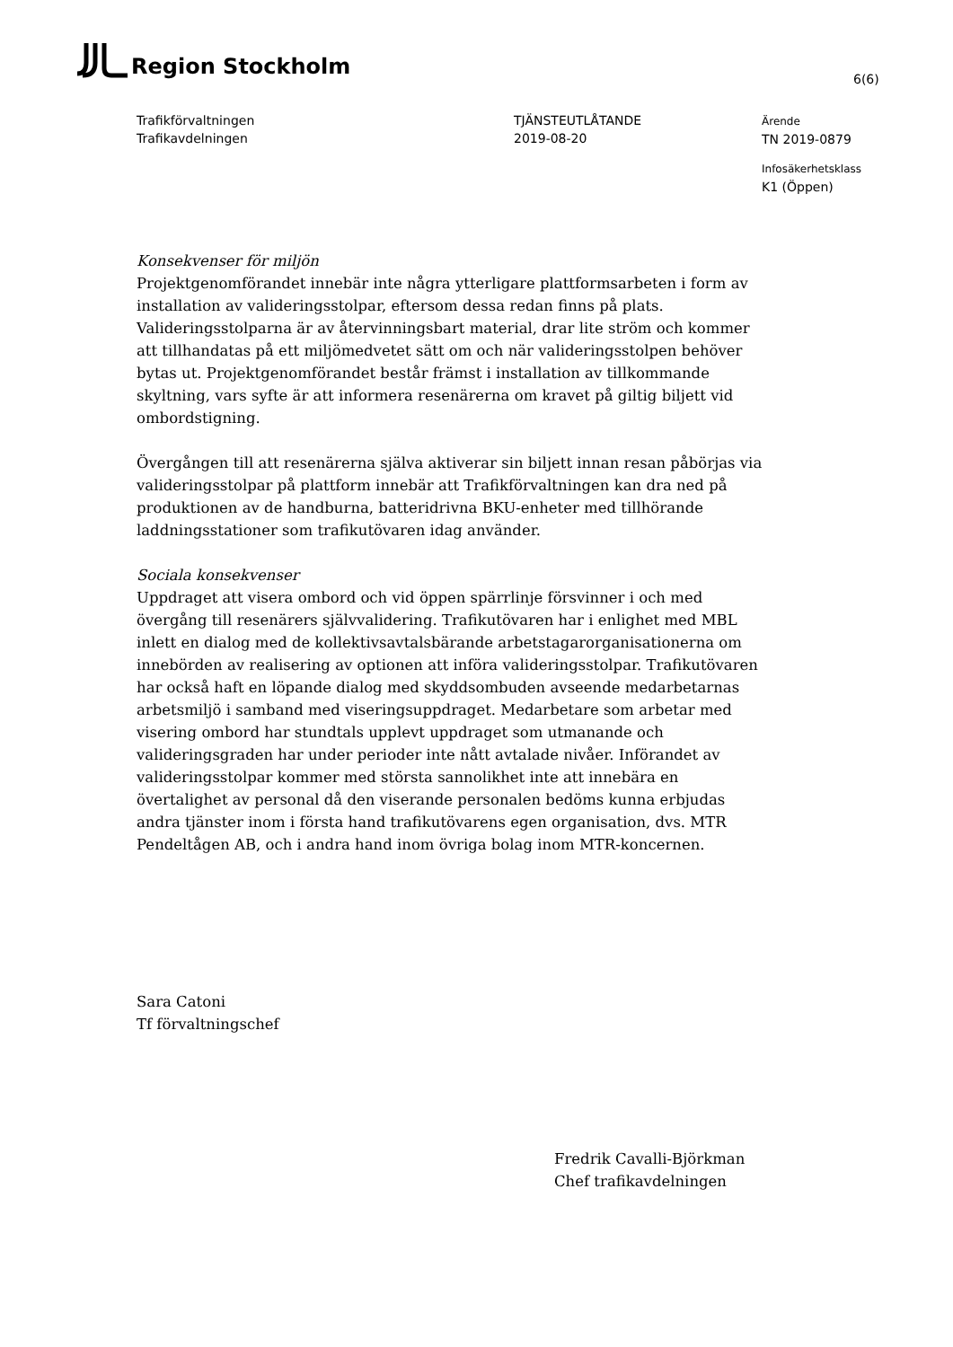Region Stockholm
6(6)
Trafikförvaltningen
Trafikavdelningen
TJÄNSTEUTLÅTANDE
2019-08-20
Ärende
TN 2019-0879
Infosäkerhetsklass
K1 (Öppen)
Konsekvenser för miljön
Projektgenomförandet innebär inte några ytterligare plattformsarbeten i form av installation av valideringsstolpar, eftersom dessa redan finns på plats. Valideringsstolparna är av återvinningsbart material, drar lite ström och kommer att tillhandatas på ett miljömedvetet sätt om och när valideringsstolpen behöver bytas ut. Projektgenomförandet består främst i installation av tillkommande skyltning, vars syfte är att informera resenärerna om kravet på giltig biljett vid ombordstigning.
Övergången till att resenärerna själva aktiverar sin biljett innan resan påbörjas via valideringsstolpar på plattform innebär att Trafikförvaltningen kan dra ned på produktionen av de handburna, batteridrivna BKU-enheter med tillhörande laddningsstationer som trafikutövaren idag använder.
Sociala konsekvenser
Uppdraget att visera ombord och vid öppen spärrlinje försvinner i och med övergång till resenärers självvalidering. Trafikutövaren har i enlighet med MBL inlett en dialog med de kollektivsavtalsbärande arbetstagarorganisationerna om innebörden av realisering av optionen att införa valideringsstolpar. Trafikutövaren har också haft en löpande dialog med skyddsombuden avseende medarbetarnas arbetsmiljö i samband med viseringsuppdraget. Medarbetare som arbetar med visering ombord har stundtals upplevt uppdraget som utmanande och valideringsgraden har under perioder inte nått avtalade nivåer. Införandet av valideringsstolpar kommer med största sannolikhet inte att innebära en övertalighet av personal då den viserande personalen bedöms kunna erbjudas andra tjänster inom i första hand trafikutövarens egen organisation, dvs. MTR Pendeltågen AB, och i andra hand inom övriga bolag inom MTR-koncernen.
Sara Catoni
Tf förvaltningschef
Fredrik Cavalli-Björkman
Chef trafikavdelningen